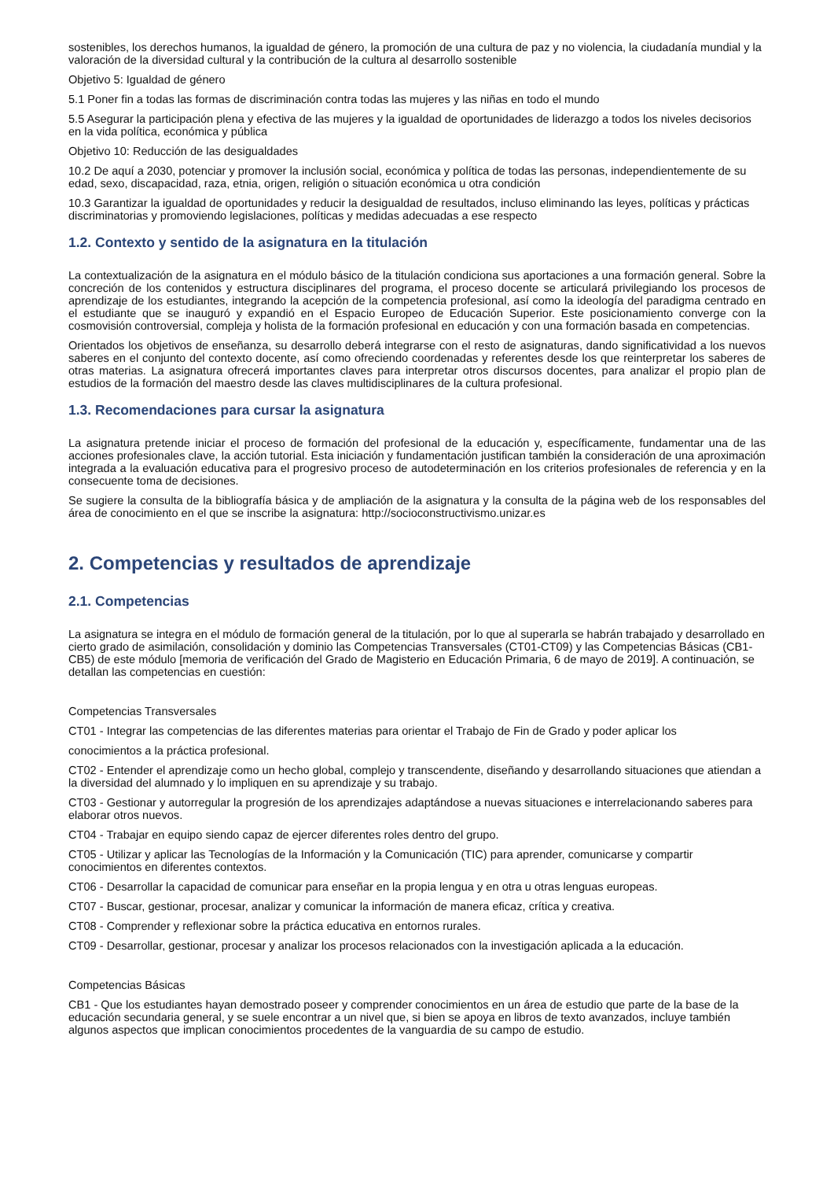sostenibles, los derechos humanos, la igualdad de género, la promoción de una cultura de paz y no violencia, la ciudadanía mundial y la valoración de la diversidad cultural y la contribución de la cultura al desarrollo sostenible
Objetivo 5: Igualdad de género
5.1 Poner fin a todas las formas de discriminación contra todas las mujeres y las niñas en todo el mundo
5.5 Asegurar la participación plena y efectiva de las mujeres y la igualdad de oportunidades de liderazgo a todos los niveles decisorios en la vida política, económica y pública
Objetivo 10: Reducción de las desigualdades
10.2 De aquí a 2030, potenciar y promover la inclusión social, económica y política de todas las personas, independientemente de su edad, sexo, discapacidad, raza, etnia, origen, religión o situación económica u otra condición
10.3 Garantizar la igualdad de oportunidades y reducir la desigualdad de resultados, incluso eliminando las leyes, políticas y prácticas discriminatorias y promoviendo legislaciones, políticas y medidas adecuadas a ese respecto
1.2. Contexto y sentido de la asignatura en la titulación
La contextualización de la asignatura en el módulo básico de la titulación condiciona sus aportaciones a una formación general. Sobre la concreción de los contenidos y estructura disciplinares del programa, el proceso docente se articulará privilegiando los procesos de aprendizaje de los estudiantes, integrando la acepción de la competencia profesional, así como la ideología del paradigma centrado en el estudiante que se inauguró y expandió en el Espacio Europeo de Educación Superior. Este posicionamiento converge con la cosmovisión controversial, compleja y holista de la formación profesional en educación y con una formación basada en competencias.
Orientados los objetivos de enseñanza, su desarrollo deberá integrarse con el resto de asignaturas, dando significatividad a los nuevos saberes en el conjunto del contexto docente, así como ofreciendo coordenadas y referentes desde los que reinterpretar los saberes de otras materias. La asignatura ofrecerá importantes claves para interpretar otros discursos docentes, para analizar el propio plan de estudios de la formación del maestro desde las claves multidisciplinares de la cultura profesional.
1.3. Recomendaciones para cursar la asignatura
La asignatura pretende iniciar el proceso de formación del profesional de la educación y, específicamente, fundamentar una de las acciones profesionales clave, la acción tutorial. Esta iniciación y fundamentación justifican también la consideración de una aproximación integrada a la evaluación educativa para el progresivo proceso de autodeterminación en los criterios profesionales de referencia y en la consecuente toma de decisiones.
Se sugiere la consulta de la bibliografía básica y de ampliación de la asignatura y la consulta de la página web de los responsables del área de conocimiento en el que se inscribe la asignatura: http://socioconstructivismo.unizar.es
2. Competencias y resultados de aprendizaje
2.1. Competencias
La asignatura se integra en el módulo de formación general de la titulación, por lo que al superarla se habrán trabajado y desarrollado en cierto grado de asimilación, consolidación y dominio las Competencias Transversales (CT01-CT09) y las Competencias Básicas (CB1-CB5) de este módulo [memoria de verificación del Grado de Magisterio en Educación Primaria, 6 de mayo de 2019]. A continuación, se detallan las competencias en cuestión:
Competencias Transversales
CT01 - Integrar las competencias de las diferentes materias para orientar el Trabajo de Fin de Grado y poder aplicar los
conocimientos a la práctica profesional.
CT02 - Entender el aprendizaje como un hecho global, complejo y transcendente, diseñando y desarrollando situaciones que atiendan a la diversidad del alumnado y lo impliquen en su aprendizaje y su trabajo.
CT03 - Gestionar y autorregular la progresión de los aprendizajes adaptándose a nuevas situaciones e interrelacionando saberes para elaborar otros nuevos.
CT04 - Trabajar en equipo siendo capaz de ejercer diferentes roles dentro del grupo.
CT05 - Utilizar y aplicar las Tecnologías de la Información y la Comunicación (TIC) para aprender, comunicarse y compartir conocimientos en diferentes contextos.
CT06 - Desarrollar la capacidad de comunicar para enseñar en la propia lengua y en otra u otras lenguas europeas.
CT07 - Buscar, gestionar, procesar, analizar y comunicar la información de manera eficaz, crítica y creativa.
CT08 - Comprender y reflexionar sobre la práctica educativa en entornos rurales.
CT09 - Desarrollar, gestionar, procesar y analizar los procesos relacionados con la investigación aplicada a la educación.
Competencias Básicas
CB1 - Que los estudiantes hayan demostrado poseer y comprender conocimientos en un área de estudio que parte de la base de la educación secundaria general, y se suele encontrar a un nivel que, si bien se apoya en libros de texto avanzados, incluye también algunos aspectos que implican conocimientos procedentes de la vanguardia de su campo de estudio.